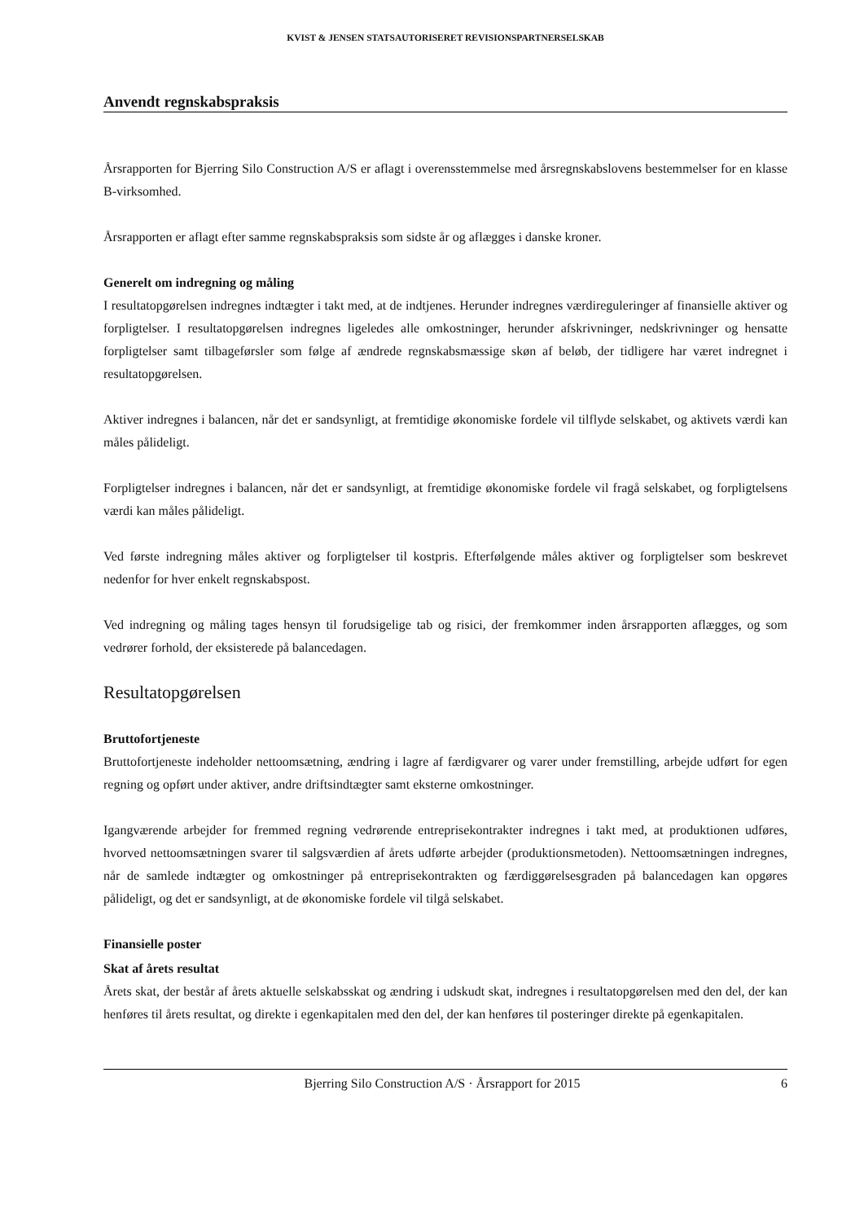KVIST & JENSEN STATSAUTORISERET REVISIONSPARTNERSELSKAB
Anvendt regnskabspraksis
Årsrapporten for Bjerring Silo Construction A/S er aflagt i overensstemmelse med årsregnskabslovens bestemmelser for en klasse B-virksomhed.
Årsrapporten er aflagt efter samme regnskabspraksis som sidste år og aflægges i danske kroner.
Generelt om indregning og måling
I resultatopgørelsen indregnes indtægter i takt med, at de indtjenes. Herunder indregnes værdireguleringer af finansielle aktiver og forpligtelser. I resultatopgørelsen indregnes ligeledes alle omkostninger, herunder afskrivninger, nedskrivninger og hensatte forpligtelser samt tilbageførsler som følge af ændrede regnskabsmæssige skøn af beløb, der tidligere har været indregnet i resultatopgørelsen.
Aktiver indregnes i balancen, når det er sandsynligt, at fremtidige økonomiske fordele vil tilflyde selskabet, og aktivets værdi kan måles pålideligt.
Forpligtelser indregnes i balancen, når det er sandsynligt, at fremtidige økonomiske fordele vil fragå selskabet, og forpligtelsens værdi kan måles pålideligt.
Ved første indregning måles aktiver og forpligtelser til kostpris. Efterfølgende måles aktiver og forpligtelser som beskrevet nedenfor for hver enkelt regnskabspost.
Ved indregning og måling tages hensyn til forudsigelige tab og risici, der fremkommer inden årsrapporten aflægges, og som vedrører forhold, der eksisterede på balancedagen.
Resultatopgørelsen
Bruttofortjeneste
Bruttofortjeneste indeholder nettoomsætning, ændring i lagre af færdigvarer og varer under fremstilling, arbejde udført for egen regning og opført under aktiver, andre driftsindtægter samt eksterne omkostninger.
Igangværende arbejder for fremmed regning vedrørende entreprisekontrakter indregnes i takt med, at produktionen udføres, hvorved nettoomsætningen svarer til salgsværdien af årets udførte arbejder (produktionsmetoden). Nettoomsætningen indregnes, når de samlede indtægter og omkostninger på entreprisekontrakten og færdiggørelsesgraden på balancedagen kan opgøres pålideligt, og det er sandsynligt, at de økonomiske fordele vil tilgå selskabet.
Finansielle poster
Skat af årets resultat
Årets skat, der består af årets aktuelle selskabsskat og ændring i udskudt skat, indregnes i resultatopgørelsen med den del, der kan henføres til årets resultat, og direkte i egenkapitalen med den del, der kan henføres til posteringer direkte på egenkapitalen.
Bjerring Silo Construction A/S · Årsrapport for 2015 6